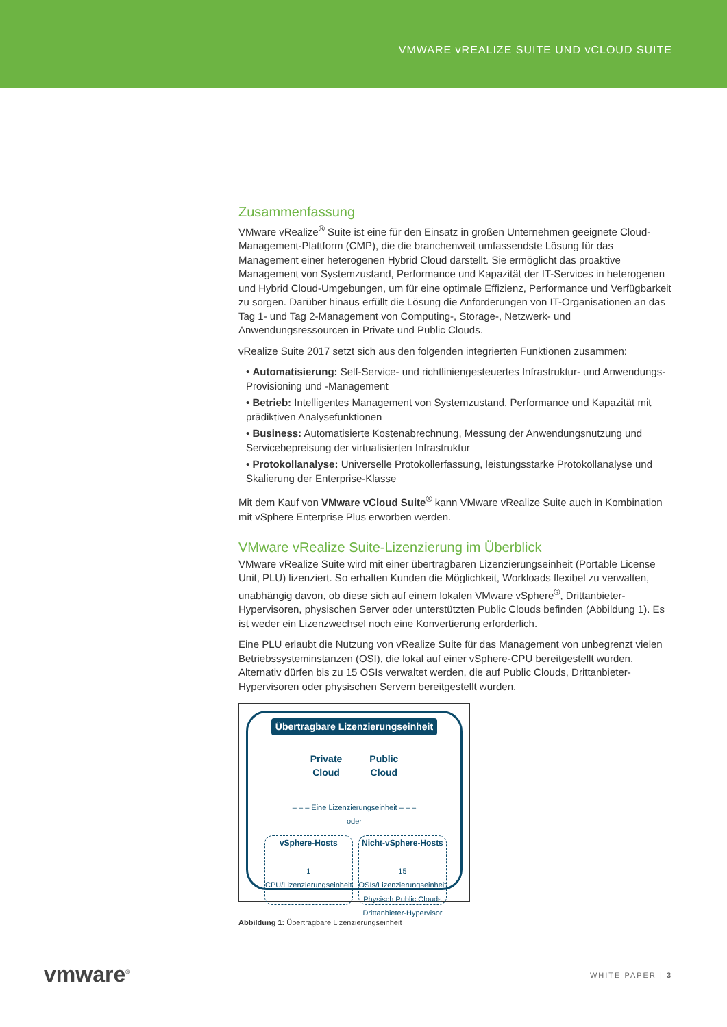VMWARE vREALIZE SUITE UND vCLOUD SUITE
Zusammenfassung
VMware vRealize<sup>®</sup> Suite ist eine für den Einsatz in großen Unternehmen geeignete Cloud-Management-Plattform (CMP), die die branchenweit umfassendste Lösung für das Management einer heterogenen Hybrid Cloud darstellt. Sie ermöglicht das proaktive Management von Systemzustand, Performance und Kapazität der IT-Services in heterogenen und Hybrid Cloud-Umgebungen, um für eine optimale Effizienz, Performance und Verfügbarkeit zu sorgen. Darüber hinaus erfüllt die Lösung die Anforderungen von IT-Organisationen an das Tag 1- und Tag 2-Management von Computing-, Storage-, Netzwerk- und Anwendungsressourcen in Private und Public Clouds.
vRealize Suite 2017 setzt sich aus den folgenden integrierten Funktionen zusammen:
• Automatisierung: Self-Service- und richtliniengesteuertes Infrastruktur- und Anwendungs-Provisioning und -Management
• Betrieb: Intelligentes Management von Systemzustand, Performance und Kapazität mit prädiktiven Analysefunktionen
• Business: Automatisierte Kostenabrechnung, Messung der Anwendungsnutzung und Servicebepreisung der virtualisierten Infrastruktur
• Protokollanalyse: Universelle Protokollerfassung, leistungsstarke Protokollanalyse und Skalierung der Enterprise-Klasse
Mit dem Kauf von VMware vCloud Suite<sup>®</sup> kann VMware vRealize Suite auch in Kombination mit vSphere Enterprise Plus erworben werden.
VMware vRealize Suite-Lizenzierung im Überblick
VMware vRealize Suite wird mit einer übertragbaren Lizenzierungseinheit (Portable License Unit, PLU) lizenziert. So erhalten Kunden die Möglichkeit, Workloads flexibel zu verwalten, unabhängig davon, ob diese sich auf einem lokalen VMware vSphere<sup>®</sup>, Drittanbieter-Hypervisoren, physischen Server oder unterstützten Public Clouds befinden (Abbildung 1). Es ist weder ein Lizenzwechsel noch eine Konvertierung erforderlich.
Eine PLU erlaubt die Nutzung von vRealize Suite für das Management von unbegrenzt vielen Betriebssysteminstanzen (OSI), die lokal auf einer vSphere-CPU bereitgestellt wurden. Alternativ dürfen bis zu 15 OSIs verwaltet werden, die auf Public Clouds, Drittanbieter-Hypervisoren oder physischen Servern bereitgestellt wurden.
Übertragbare Lizenzierungseinheit
Private
Cloud Public
Cloud
– – – Eine Lizenzierungseinheit – – –
oder
vSphere-Hosts
1 CPU/Lizenzierungseinheit
Nicht-vSphere-Hosts
15 OSIs/Lizenzierungseinheit
Physisch Public Clouds
Drittanbieter-Hypervisor
Abbildung 1: Übertragbare Lizenzierungseinheit
vmware<sup>®</sup> WHITE PAPER | 3